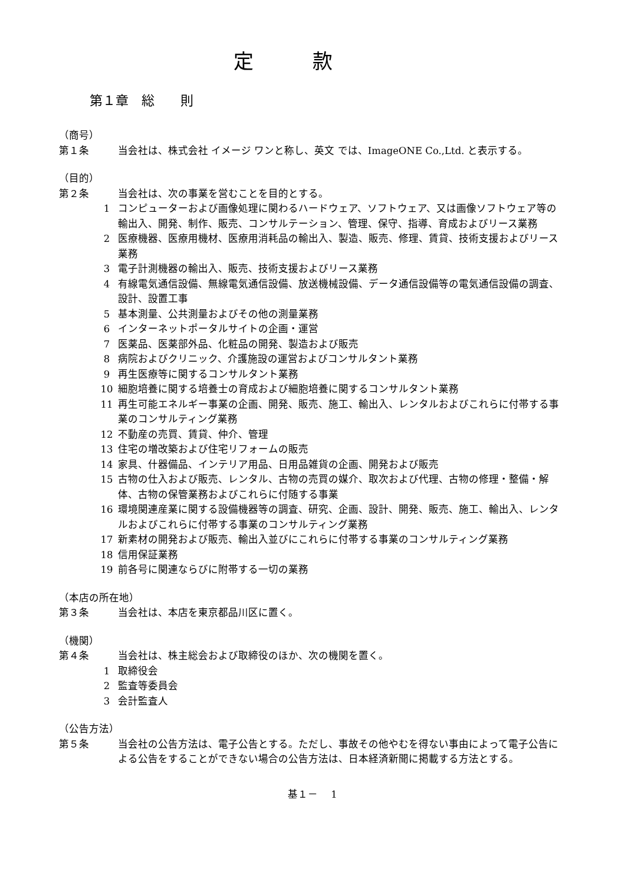定款
第１章　総　　則
（商号）
第１条 当会社は、株式会社 イメージ ワンと称し、英文 では、ImageONE Co.,Ltd. と表示する。
（目的）
第２条 当会社は、次の事業を営むことを目的とする。
1 コンピューターおよび画像処理に関わるハードウェア、ソフトウェア、又は画像ソフトウェア等の輸出入、開発、制作、販売、コンサルテーション、管理、保守、指導、育成およびリース業務
2 医療機器、医療用機材、医療用消耗品の輸出入、製造、販売、修理、賃貸、技術支援およびリース業務
3 電子計測機器の輸出入、販売、技術支援およびリース業務
4 有線電気通信設備、無線電気通信設備、放送機械設備、データ通信設備等の電気通信設備の調査、設計、設置工事
5 基本測量、公共測量およびその他の測量業務
6 インターネットポータルサイトの企画・運営
7 医薬品、医薬部外品、化粧品の開発、製造および販売
8 病院およびクリニック、介護施設の運営およびコンサルタント業務
9 再生医療等に関するコンサルタント業務
10 細胞培養に関する培養士の育成および細胞培養に関するコンサルタント業務
11 再生可能エネルギー事業の企画、開発、販売、施工、輸出入、レンタルおよびこれらに付帯する事業のコンサルティング業務
12 不動産の売買、賃貸、仲介、管理
13 住宅の増改築および住宅リフォームの販売
14 家具、什器備品、インテリア用品、日用品雑貨の企画、開発および販売
15 古物の仕入および販売、レンタル、古物の売買の媒介、取次および代理、古物の修理・整備・解体、古物の保管業務およびこれらに付随する事業
16 環境関連産業に関する設備機器等の調査、研究、企画、設計、開発、販売、施工、輸出入、レンタルおよびこれらに付帯する事業のコンサルティング業務
17 新素材の開発および販売、輸出入並びにこれらに付帯する事業のコンサルティング業務
18 信用保証業務
19 前各号に関連ならびに附帯する一切の業務
（本店の所在地）
第３条 当会社は、本店を東京都品川区に置く。
（機関）
第４条 当会社は、株主総会および取締役のほか、次の機関を置く。
1 取締役会
2 監査等委員会
3 会計監査人
（公告方法）
第５条 当会社の公告方法は、電子公告とする。ただし、事故その他やむを得ない事由によって電子公告による公告をすることができない場合の公告方法は、日本経済新聞に掲載する方法とする。
基１－　 1